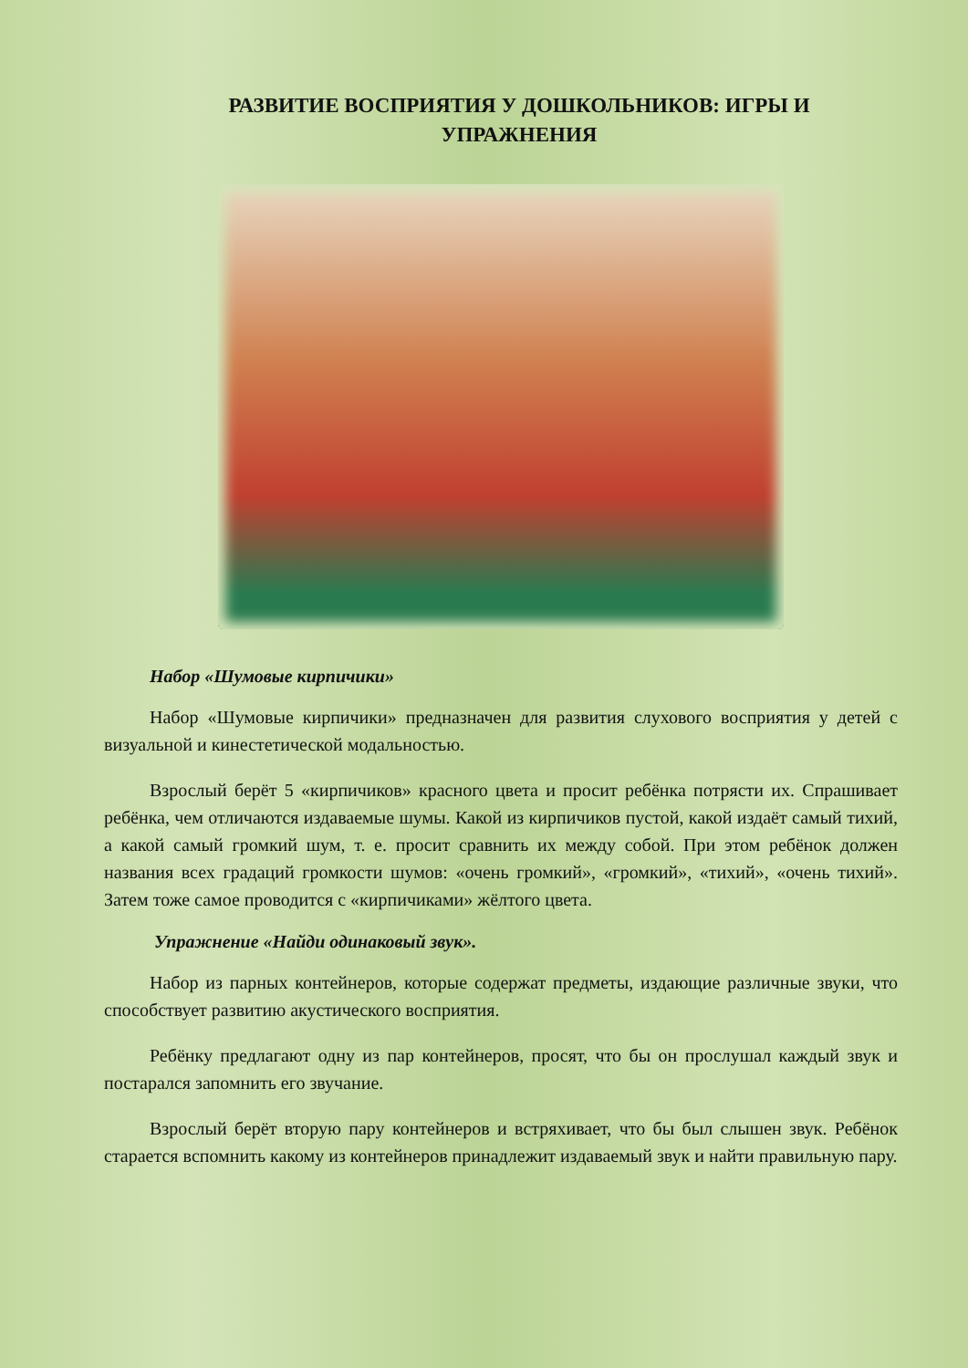РАЗВИТИЕ ВОСПРИЯТИЯ У ДОШКОЛЬНИКОВ: ИГРЫ И
УПРАЖНЕНИЯ
Набор «Шумовые кирпичики»
Набор «Шумовые кирпичики» предназначен для развития слухового восприятия у детей с визуальной и кинестетической модальностью.
Взрослый берёт 5 «кирпичиков» красного цвета и просит ребёнка потрясти их. Спрашивает ребёнка, чем отличаются издаваемые шумы. Какой из кирпичиков пустой, какой издаёт самый тихий, а какой самый громкий шум, т. е. просит сравнить их между собой. При этом ребёнок должен названия всех градаций громкости шумов: «очень громкий», «громкий», «тихий», «очень тихий». Затем тоже самое проводится с «кирпичиками» жёлтого цвета.
Упражнение «Найди одинаковый звук».
Набор из парных контейнеров, которые содержат предметы, издающие различные звуки, что способствует развитию акустического восприятия.
Ребёнку предлагают одну из пар контейнеров, просят, что бы он прослушал каждый звук и постарался запомнить его звучание.
Взрослый берёт вторую пару контейнеров и встряхивает, что бы был слышен звук. Ребёнок старается вспомнить какому из контейнеров принадлежит издаваемый звук и найти правильную пару.